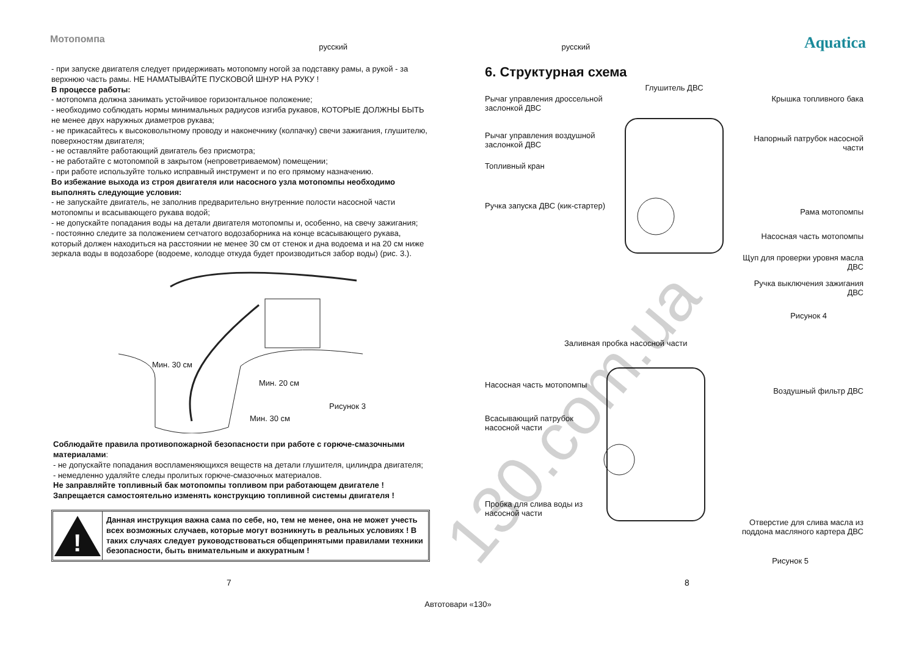Мотопомпа русский русский Aquatica
- при запуске двигателя следует придерживать мотопомпу ногой за подставку рамы, а рукой - за верхнюю часть рамы. НЕ НАМАТЫВАЙТЕ ПУСКОВОЙ ШНУР НА РУКУ !
В процессе работы:
- мотопомпа должна занимать устойчивое горизонтальное положение;
- необходимо соблюдать нормы минимальных радиусов изгиба рукавов, КОТОРЫЕ ДОЛЖНЫ БЫТЬ не менее двух наружных диаметров рукава;
- не прикасайтесь к высоковольтному проводу и наконечнику (колпачку) свечи зажигания, глушителю, поверхностям двигателя;
- не оставляйте работающий двигатель без присмотра;
- не работайте с мотопомпой в закрытом (непроветриваемом) помещении;
- при работе используйте только исправный инструмент и по его прямому назначению.
Во избежание выхода из строя двигателя или насосного узла мотопомпы необходимо выполнять следующие условия:
- не запускайте двигатель, не заполнив предварительно внутренние полости насосной части мотопомпы и всасывающего рукава водой;
- не допускайте попадания воды на детали двигателя мотопомпы и, особенно, на свечу зажигания;
- постоянно следите за положением сетчатого водозаборника на конце всасывающего рукава, который должен находиться на расстоянии не менее 30 см от стенок и дна водоема и на 20 см ниже зеркала воды в водозаборе (водоеме, колодце откуда будет производиться забор воды) (рис. 3.).
Мин. 30 см
Мин. 20 см
Рисунок 3
Мин. 30 см
Соблюдайте правила противопожарной безопасности при работе с горюче-смазочными материалами:
- не допускайте попадания воспламеняющихся веществ на детали глушителя, цилиндра двигателя;
- немедленно удаляйте следы пролитых горюче-смазочных материалов.
Не заправляйте топливный бак мотопомпы топливом при работающем двигателе !
Запрещается самостоятельно изменять конструкцию топливной системы двигателя !
!
Данная инструкция важна сама по себе, но, тем не менее, она не может учесть всех возможных случаев, которые могут возникнуть в реальных условиях ! В таких случаях следует руководствоваться общепринятыми правилами техники безопасности, быть внимательным и аккуратным !
6. Структурная схема
Рычаг управления дроссельной заслонкой ДВС
Рычаг управления воздушной заслонкой ДВС
Топливный кран
Ручка запуска ДВС (кик-стартер)
Глушитель ДВС
Крышка топливного бака
Напорный патрубок насосной части
Рама мотопомпы
Насосная часть мотопомпы
Щуп для проверки уровня масла ДВС
Ручка выключения зажигания ДВС
Рисунок 4
Заливная пробка насосной части
Насосная часть мотопомпы
Всасывающий патрубок насосной части
Пробка для слива воды из насосной части
Воздушный фильтр ДВС
Отверстие для слива масла из поддона масляного картера ДВС
Рисунок 5
7 8
Автотовари «130»
130.com.ua